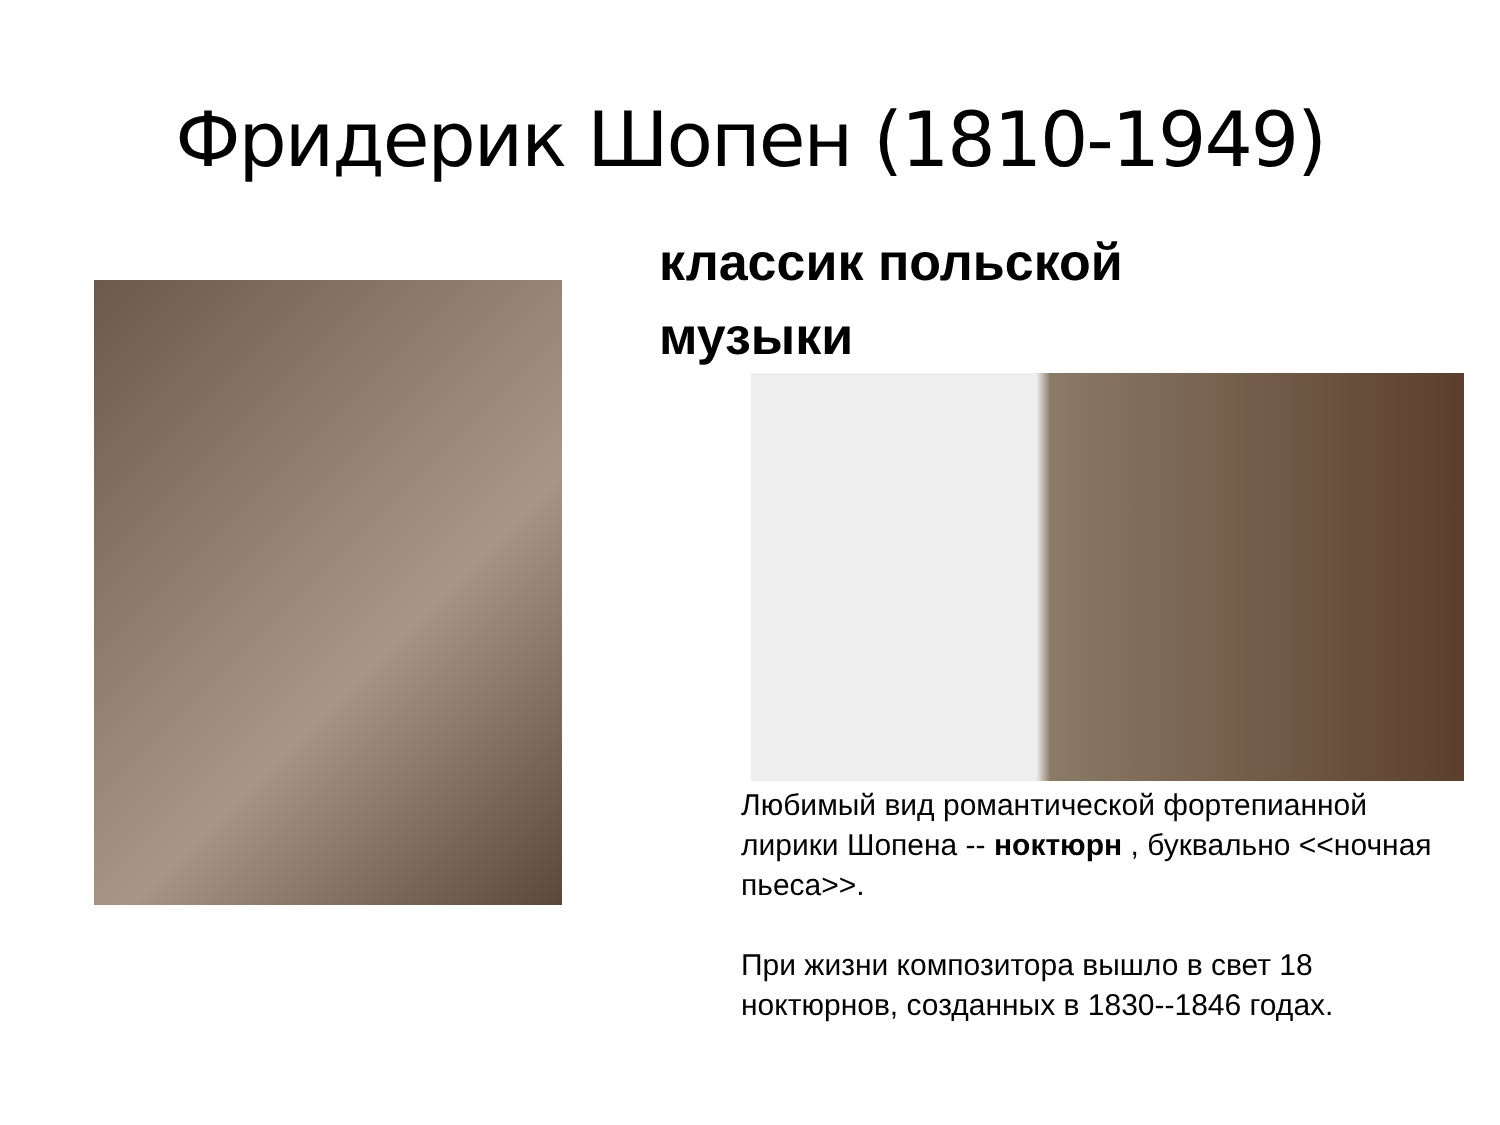Фридерик Шопен (1810-1949)
классик польской
музыки
Любимый вид романтической фортепианной лирики Шопена -- ноктюрн , буквально <<ночная пьеса>>.
При жизни композитора вышло в свет 18 ноктюрнов, созданных в 1830--1846 годах.